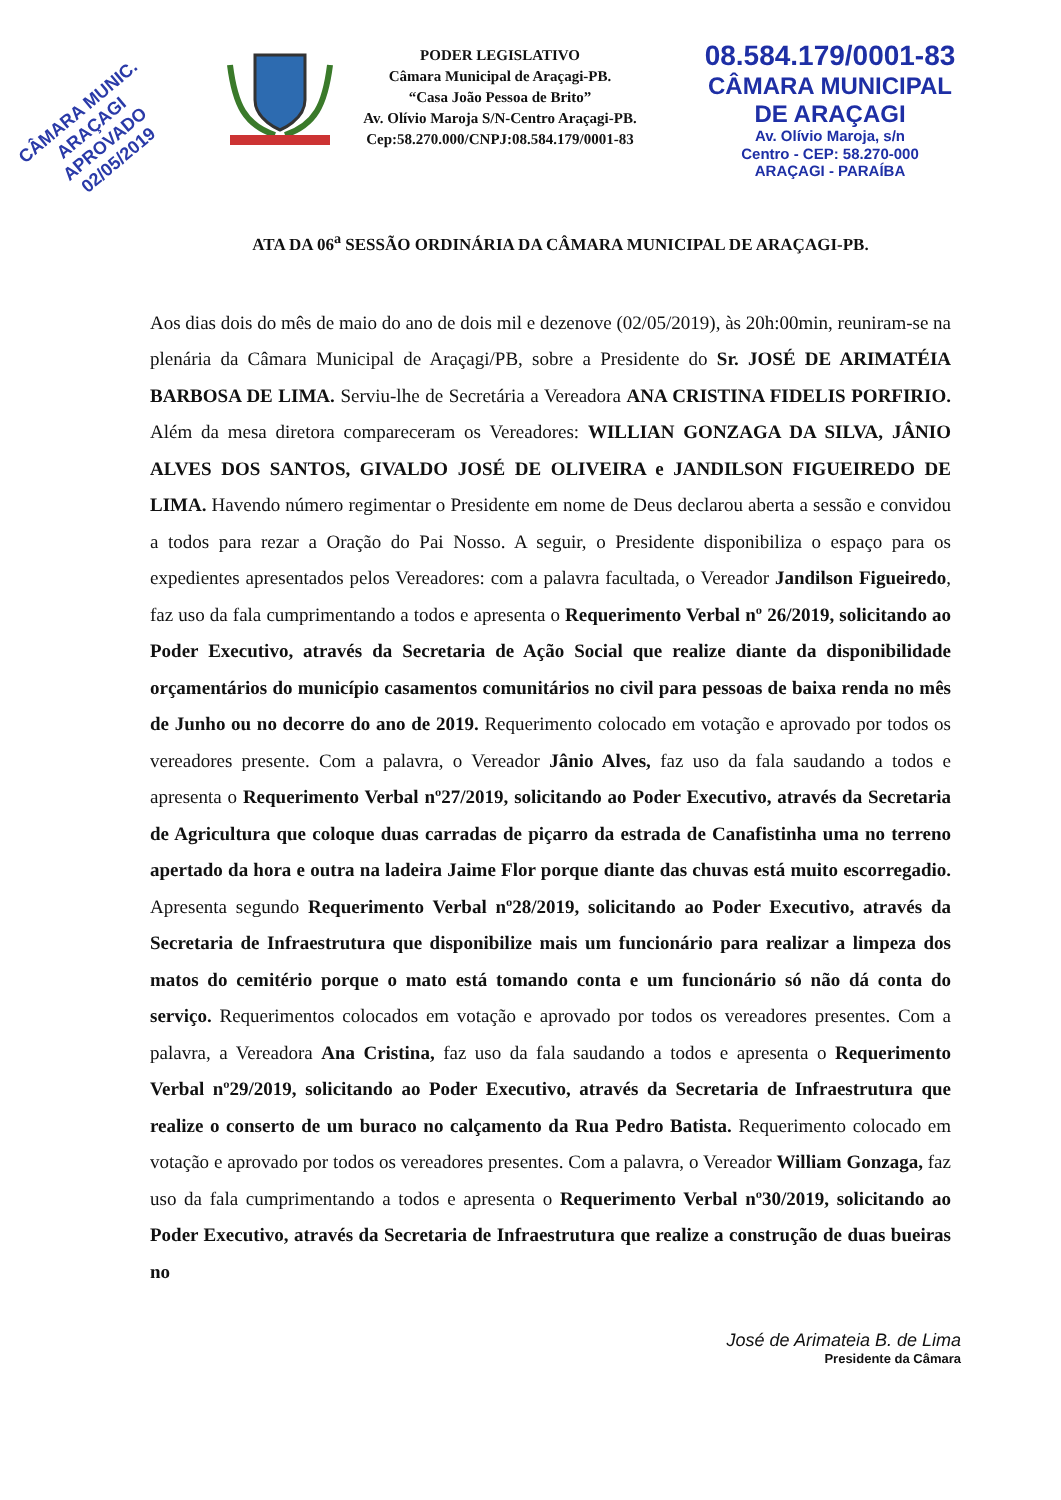CÂMARA MUNIC. ARAÇAGI
APROVADO
02/05/2019
PODER LEGISLATIVO
Câmara Municipal de Araçagi-PB.
“Casa João Pessoa de Brito”
Av. Olívio Maroja S/N-Centro Araçagi-PB.
Cep:58.270.000/CNPJ:08.584.179/0001-83
08.584.179/0001-83
CÂMARA MUNICIPAL
DE ARAÇAGI
Av. Olívio Maroja, s/n
Centro - CEP: 58.270-000
ARAÇAGI - PARAÍBA
ATA DA 06<sup>a</sup> SESSÃO ORDINÁRIA DA CÂMARA MUNICIPAL DE ARAÇAGI-PB.
Aos dias dois do mês de maio do ano de dois mil e dezenove (02/05/2019), às 20h:00min, reuniram-se na plenária da Câmara Municipal de Araçagi/PB, sobre a Presidente do Sr. JOSÉ DE ARIMATÉIA BARBOSA DE LIMA. Serviu-lhe de Secretária a Vereadora ANA CRISTINA FIDELIS PORFIRIO. Além da mesa diretora compareceram os Vereadores: WILLIAN GONZAGA DA SILVA, JÂNIO ALVES DOS SANTOS, GIVALDO JOSÉ DE OLIVEIRA e JANDILSON FIGUEIREDO DE LIMA. Havendo número regimentar o Presidente em nome de Deus declarou aberta a sessão e convidou a todos para rezar a Oração do Pai Nosso. A seguir, o Presidente disponibiliza o espaço para os expedientes apresentados pelos Vereadores: com a palavra facultada, o Vereador Jandilson Figueiredo, faz uso da fala cumprimentando a todos e apresenta o Requerimento Verbal nº 26/2019, solicitando ao Poder Executivo, através da Secretaria de Ação Social que realize diante da disponibilidade orçamentários do município casamentos comunitários no civil para pessoas de baixa renda no mês de Junho ou no decorre do ano de 2019. Requerimento colocado em votação e aprovado por todos os vereadores presente. Com a palavra, o Vereador Jânio Alves, faz uso da fala saudando a todos e apresenta o Requerimento Verbal nº27/2019, solicitando ao Poder Executivo, através da Secretaria de Agricultura que coloque duas carradas de piçarro da estrada de Canafistinha uma no terreno apertado da hora e outra na ladeira Jaime Flor porque diante das chuvas está muito escorregadio. Apresenta segundo Requerimento Verbal nº28/2019, solicitando ao Poder Executivo, através da Secretaria de Infraestrutura que disponibilize mais um funcionário para realizar a limpeza dos matos do cemitério porque o mato está tomando conta e um funcionário só não dá conta do serviço. Requerimentos colocados em votação e aprovado por todos os vereadores presentes. Com a palavra, a Vereadora Ana Cristina, faz uso da fala saudando a todos e apresenta o Requerimento Verbal nº29/2019, solicitando ao Poder Executivo, através da Secretaria de Infraestrutura que realize o conserto de um buraco no calçamento da Rua Pedro Batista. Requerimento colocado em votação e aprovado por todos os vereadores presentes. Com a palavra, o Vereador William Gonzaga, faz uso da fala cumprimentando a todos e apresenta o Requerimento Verbal nº30/2019, solicitando ao Poder Executivo, através da Secretaria de Infraestrutura que realize a construção de duas bueiras no
José de Arimateia B. de Lima
Presidente da Câmara